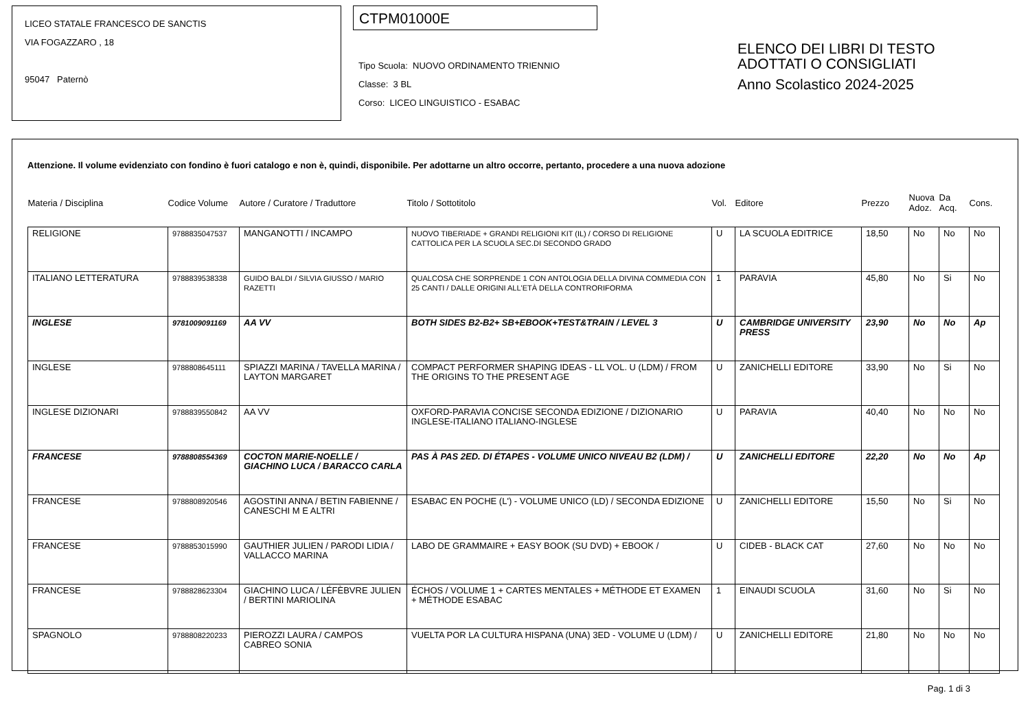LICEO STATALE FRANCESCO DE SANCTIS
VIA FOGAZZARO , 18
95047 Paternò
CTPM01000E
Tipo Scuola: NUOVO ORDINAMENTO TRIENNIO
Classe: 3 BL
Corso: LICEO LINGUISTICO - ESABAC
ELENCO DEI LIBRI DI TESTO
ADOTTATI O CONSIGLIATI
Anno Scolastico 2024-2025
Attenzione. Il volume evidenziato con fondino è fuori catalogo e non è, quindi, disponibile. Per adottarne un altro occorre, pertanto, procedere a una nuova adozione
| Materia / Disciplina | Codice Volume | Autore / Curatore / Traduttore | Titolo / Sottotitolo | Vol. | Editore | Prezzo | Nuova Adoz. | Da Acq. | Cons. |
| --- | --- | --- | --- | --- | --- | --- | --- | --- | --- |
| RELIGIONE | 9788835047537 | MANGANOTTI / INCAMPO | NUOVO TIBERIADE + GRANDI RELIGIONI KIT (IL) / CORSO DI RELIGIONE CATTOLICA PER LA SCUOLA SEC.DI SECONDO GRADO | U | LA SCUOLA EDITRICE | 18,50 | No | No | No |
| ITALIANO LETTERATURA | 9788839538338 | GUIDO BALDI / SILVIA GIUSSO / MARIO RAZETTI | QUALCOSA CHE SORPRENDE 1 CON ANTOLOGIA DELLA DIVINA COMMEDIA CON 25 CANTI / DALLE ORIGINI ALL'ETÀ DELLA CONTRORIFORMA | 1 | PARAVIA | 45,80 | No | Si | No |
| INGLESE | 9781009091169 | AA VV | BOTH SIDES B2-B2+ SB+EBOOK+TEST&TRAIN / LEVEL 3 | U | CAMBRIDGE UNIVERSITY PRESS | 23,90 | No | No | Ap |
| INGLESE | 9788808645111 | SPIAZZI MARINA / TAVELLA MARINA / LAYTON MARGARET | COMPACT PERFORMER SHAPING IDEAS - LL VOL. U (LDM) / FROM THE ORIGINS TO THE PRESENT AGE | U | ZANICHELLI EDITORE | 33,90 | No | Si | No |
| INGLESE DIZIONARI | 9788839550842 | AA VV | OXFORD-PARAVIA CONCISE SECONDA EDIZIONE / DIZIONARIO INGLESE-ITALIANO ITALIANO-INGLESE | U | PARAVIA | 40,40 | No | No | No |
| FRANCESE | 9788808554369 | COCTON MARIE-NOELLE / GIACHINO LUCA / BARACCO CARLA | PAS À PAS 2ED. DI ÉTAPES - VOLUME UNICO NIVEAU B2 (LDM) / | U | ZANICHELLI EDITORE | 22,20 | No | No | Ap |
| FRANCESE | 9788808920546 | AGOSTINI ANNA / BETIN FABIENNE / CANESCHI M E ALTRI | ESABAC EN POCHE (L') - VOLUME UNICO (LD) / SECONDA EDIZIONE | U | ZANICHELLI EDITORE | 15,50 | No | Si | No |
| FRANCESE | 9788853015990 | GAUTHIER JULIEN / PARODI LIDIA / VALLACCO MARINA | LABO DE GRAMMAIRE + EASY BOOK (SU DVD) + EBOOK / | U | CIDEB - BLACK CAT | 27,60 | No | No | No |
| FRANCESE | 9788828623304 | GIACHINO LUCA / LÉFÈBVRE JULIEN / BERTINI MARIOLINA | ÉCHOS / VOLUME 1 + CARTES MENTALES + MÉTHODE ET EXAMEN + MÉTHODE ESABAC | 1 | EINAUDI SCUOLA | 31,60 | No | Si | No |
| SPAGNOLO | 9788808220233 | PIEROZZI LAURA / CAMPOS CABREO SONIA | VUELTA POR LA CULTURA HISPANA (UNA) 3ED - VOLUME U (LDM) / | U | ZANICHELLI EDITORE | 21,80 | No | No | No |
Pag. 1 di 3